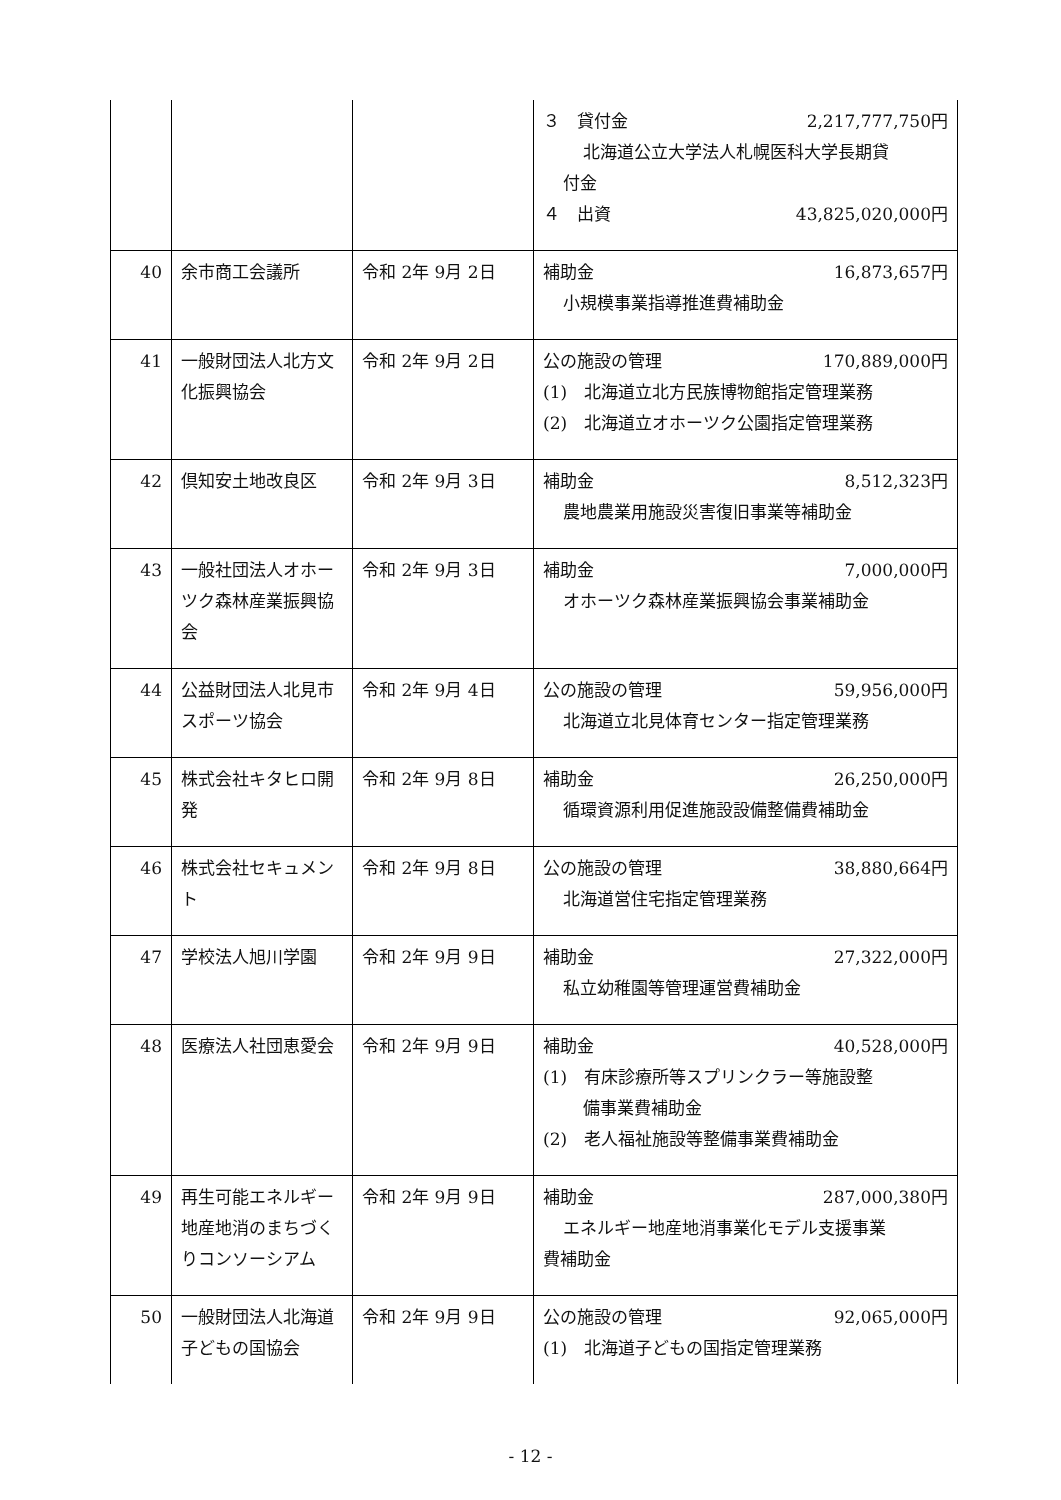| | | | ３ 貸付金 2,217,777,750円 北海道公立大学法人札幌医科大学長期貸 付金 ４ 出資 43,825,020,000円 |
| 40 | 余市商工会議所 | 令和 2年 9月 2日 | 補助金 16,873,657円 小規模事業指導推進費補助金 |
| 41 | 一般財団法人北方文化振興協会 | 令和 2年 9月 2日 | 公の施設の管理 170,889,000円 (1) 北海道立北方民族博物館指定管理業務 (2) 北海道立オホーツク公園指定管理業務 |
| 42 | 倶知安土地改良区 | 令和 2年 9月 3日 | 補助金 8,512,323円 農地農業用施設災害復旧事業等補助金 |
| 43 | 一般社団法人オホーツク森林産業振興協会 | 令和 2年 9月 3日 | 補助金 7,000,000円 オホーツク森林産業振興協会事業補助金 |
| 44 | 公益財団法人北見市スポーツ協会 | 令和 2年 9月 4日 | 公の施設の管理 59,956,000円 北海道立北見体育センター指定管理業務 |
| 45 | 株式会社キタヒロ開発 | 令和 2年 9月 8日 | 補助金 26,250,000円 循環資源利用促進施設設備整備費補助金 |
| 46 | 株式会社セキュメント | 令和 2年 9月 8日 | 公の施設の管理 38,880,664円 北海道営住宅指定管理業務 |
| 47 | 学校法人旭川学園 | 令和 2年 9月 9日 | 補助金 27,322,000円 私立幼稚園等管理運営費補助金 |
| 48 | 医療法人社団恵愛会 | 令和 2年 9月 9日 | 補助金 40,528,000円 (1) 有床診療所等スプリンクラー等施設整 備事業費補助金 (2) 老人福祉施設等整備事業費補助金 |
| 49 | 再生可能エネルギー地産地消のまちづくりコンソーシアム | 令和 2年 9月 9日 | 補助金 287,000,380円 エネルギー地産地消事業化モデル支援事業 費補助金 |
| 50 | 一般財団法人北海道子どもの国協会 | 令和 2年 9月 9日 | 公の施設の管理 92,065,000円 (1) 北海道子どもの国指定管理業務 |
- 12 -